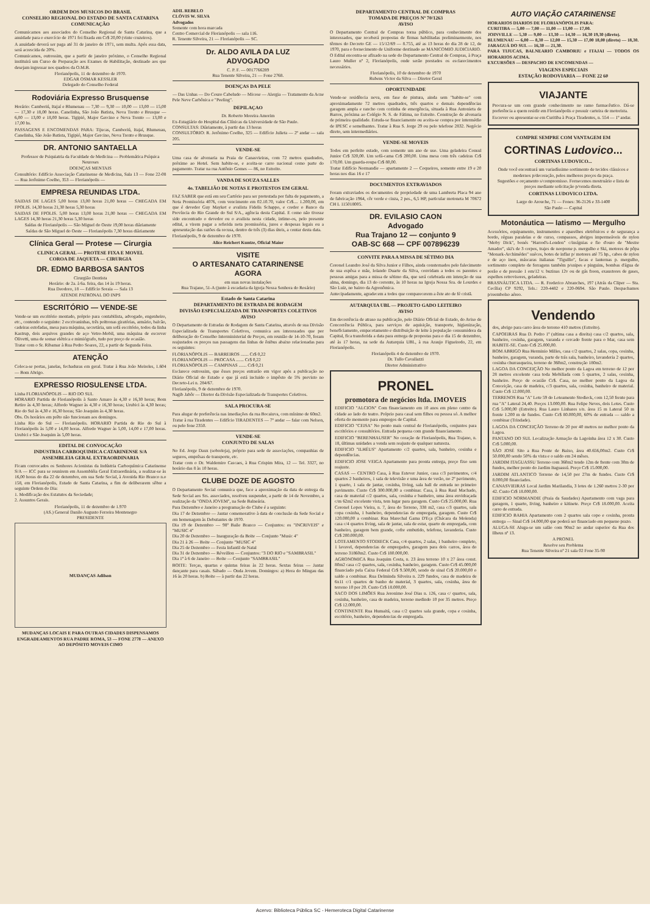ORDEM DOS MUSICOS DO BRASIL
CONSELHO REGIONAL DO ESTADO DE SANTA CATARINA
COMUNICAÇÃO
Comunicamos aos associados do Conselho Regional de Santa Catarina, que a anuidade para o exercício de 1971 foi fixada em Cr$ 20,00 (vinte cruzeiros).
A anuidade deverá ser paga até 31 de janeiro de 1971, sem multa. Após essa data, será acrescida de 20%.
Comunicamos, outrossim, que a partir de janeiro próximo, o Conselho Regional instituirá um Curso de Preparação aos Exames de Habilitação, destinado aos que desejam ingressar nos quadros da O.M.B.
Florianópolis, 11 de dezembro de 1970.
EDGAR OSMAR KESSLER
Delegado do Conselho Federal
Rodoviária Expresso Brusquense
Horário: Camboriú, Itajaí e Blumenau — 7,30 — 9,30 — 10,00 — 13,00 — 15,00 — 17,30 e 18,00 horas. Canelinha, São João Batista, Nova Trento e Brusque — 6,00 — 13,00 e 18,00 horas. Tigipió, Major Gercino e Nova Trento — 13,00 e 17,00 hs.
PASSAGENS E ENCOMENDAS PARA: Tijucas, Camboriú, Itajaí, Blumenau, Canelinha, São João Batista, Tigipió, Major Gercino, Nova Trento e Brusque.
DR. ANTONIO SANTAELLA
Professor de Psiquiatria da Faculdade de Medicina — Problemática Psíquica Neuroses
DOENÇAS MENTAIS
Consultório: Edifício Associação Catarinense de Medicina, Sala 13 — Fone 22-08 — Rua Jerônimo Coelho, 353 — Florianópolis —
EMPRESA REUNIDAS LTDA.
SAIDAS DE LAGES 5,00 horas 13,00 horas 21,00 horas — CHEGADA EM FPOLIS. 14,30 horas 21,30 horas 5,30 horas
SAIDAS DE FPOLIS. 5,00 horas 13,00 horas 21,00 horas — CHEGADA EM LAGES 14,30 horas 21,30 horas 5,30 horas
Saídas de Florianópolis — São Miguel do Oeste 19,00 horas diàriamente
Saídas de São Miguel do Oeste — Florianópolis 7,30 horas diàriamente
Clínica Geral — Protese — Cirurgia
CLINICA GERAL — PROTESE FIXA E MOVEL
COROA DE JAQUETA — CIRURGIA
DR. EDMO BARBOSA SANTOS
Cirurgião Dentista
Horário: de 2a. à 6a. feira, das 14 às 19 horas.
Rua Deodoro, 18 — Edifício Soraia — Sala 13
ATENDE PATRONAL DO INPS
ESCRITÓRIO — VENDE-SE
Vende-se um escritório montado, próprio para contabilista, advogado, engenheiro, etc., contendo o seguinte: 2 escrivaninhas, três poltronas giratórias, armário, balcão, cadeiras estofadas, mesa para máquina, secretária, um sofá escritório, todos da linha Kastrup, dois arquivos grandes de aço Vetro-Mobil, uma máquina de escrever Olivetti, uma de somar elétrica e mimiógrafo, tudo por preço de ocasião.
Tratar com o Sr. Ribamar à Rua Pedro Soares, 22, a partir de Segunda Feira.
ATENÇÃO
Coloca-se portas, janelas, fechaduras em geral. Tratar à Rua João Meireles, 1.604 — Bom Abrigo.
EXPRESSO RIOSULENSE LTDA.
Linha FLORIANÓPOLIS — RIO DO SUL
HORARIO Partida de Florianópolis à Santo Amaro às 4,30 e 16,30 horas; Bom Retiro às 4,30 horas; Alfredo Wagner às 4,30 e 16,30 horas; Urubici às 4,30 horas; Rio do Sul às 4,30 e 16,30 horas; São Joaquim às 4,30 horas.
Obs. Os horários em prêto não funcionam aos domingos.
Linha Rio do Sul — Florianópolis. HORARIO Partida de Rio do Sul à Florianópolis às 5,00 e 14,00 horas. Alfredo Wagner às 5,00, 14,00 e 17,00 horas. Urubici e São Joaquim às 5,00 horas.
EDITAL DE CONVOCAÇÃO
INDUSTRIA CARBOQUIMICA CATARINENSE S/A
ASSEMBLEIA GERAL EXTRAORDINARIA
Ficam convocados os Senhores Acionistas da Indústria Carboquímica Catarinense S/A — ICC para se reunirem em Assembléia Geral Extraordinária, a realizar-se às 16,00 horas do dia 22 de dezembro, em sua Sede Social, à Avenida Rio Branco n.o 158, em Florianópolis, Estado de Santa Catarina, a fim de deliberarem sôbre a seguinte Ordem do Dia:
1. Modificação dos Estatutos da Sociedade;
2. Assuntos Gerais.
Florianópolis, 11 de dezembro de 1.970
(AS.) General Danilo Augusto Ferreira Montenegro
PRESIDENTE
MUDANÇAS Adilson
MUDANÇAS LOCAIS E PARA OUTRAS CIDADES DISPENSAMOS ENGRADEAMENTOS RUA PADRE ROMA, 53 — FONE 2778 — ANEXO AO DEPÓSITO MOVEIS CIMO
ADIL REBELO
CLÓVIS W. SILVA
Advogados
Somente com hora marcada
Centro Comercial de Florianópolis — sala 116.
R. Tenente Silveira, 21 — Florianópolis — SC.
Dr. ALDO AVILA DA LUZ
ADVOGADO
C. P. F. — 0017766289
Rua Tenente Silveira, 21 — Fone 2768.
DOENÇAS DA PELE
— Das Unhas — Do Couro Cabeludo — Micose — Alergia — Tratamento da Acne Pele Neve Carbônica e "Peeling".
DEPILAÇAO
Dr. Roberto Moreira Amorim
Ex-Estagiário do Hospital das Clínicas da Universidade de São Paulo.
CONSULTAS: Diàriamente, à partir das 13 horas
CONSULTÓRIO: R. Jerônimo Coelho, 325 — Edifício Julieta — 2º andar — sala 205.
VENDE-SE
Uma casa de alvenaria na Praia de Canasvieiras, com 72 metros quadrados, próximo ao Hotel. Sem habite-se, e aceita-se carro nacional como parte do pagamento. Tratar na rua Antônio Gomes — 86, no Estreito.
VANDA DE SOUZA SALLES
4o. TABELIÃO DE NOTAS E PROTESTOS EM GERAL
FAZ SABER que está em seu Cartório para ser protestada por falta de pagamento, a Nota Promissória 4076, com vencimento em 02.10.70, valor Cr$.... 1.200,00, em que é devedor Guy Maykot e avalista Fidelis Schappo, e credor o Banco da Província do Rio Grande do Sul S/A., agência desta Capital. E como não tivesse sido encontrado o devedor ou o avalista nesta cidade, intimo-os, pelo presente edital, a virem pagar a referida nota promissória, juros e despesas legais ou a apresentação das razões da recusa, dentro de três (3) dias úteis, a contar desta data.
Florianópolis, 9 de dezembro de 1970.
Alice Reichert Kuntze, Oficial Maior
VISITE
O ARTESANATO CATARINENSE
AGORA
em suas novas instalações
Rua Trajano, 51-A (junto à escadaria da Igreja Nossa Senhora do Rosário)
Estado de Santa Catarina
DEPARTAMENTO DE ESTRADA DE RODAGEM
DIVISÃO ESPECIALIZADA DE TRANSPORTES COLETIVOS
AVISO
O Departamento de Estradas de Rodagem de Santa Catarina, através de sua Divisão Especializada de Transportes Coletivos, comunica aos interessados que por deliberação do Conselho Interministerial de Preços, em reunião de 14-10-70, foram reajustados os preços nas passagens das linhas de ônibus abaixo relacionadas para os seguintes:
FLORIANÓPOLIS — BARREIROS ....... Cr$ 0,22
FLORIANÓPOLIS — PROCASA ....... Cr$ 0,22
FLORIANÓPOLIS — CAMPINAS ....... Cr$ 0,21
Esclarece outrossim, que êsses preços entrarão em vigor após a publicação no Diário Oficial do Estado e que já está incluido o impôsto de 5% previsto no Decreto-Lei n. 284/67.
Florianópolis, 9 de dezembro de 1970.
Nagib Jabôr — Diretor da Divisão Especializada de Transportes Coletivos.
SALA PROCURA-SE
Para alugar de preferência nas imediações da rua Bocaiuva, com mínimo de 60m2.
Tratar à rua Tiradentes — Edifício TIRADENTES — 7º andar — falar com Nelson, ou pelo fone 2350.
VENDE-SE
CONJUNTO DE SALAS
No Ed. Jorge Daux (sobreloja), próprio para sede de associações, companhias de seguros, emprêsas de transporte, etc.
Tratar com o Dr. Waldemiro Cascaes, à Rua Crispim Mira, 12 — Tel. 3327, no horário das 8 às 10 horas.
CLUBE DOZE DE AGOSTO
O Departamento Social comunica que, face a aproximação da data de entrega da Sede Social aos Srs. associados, resolveu suspender, a partir de 14 de Novembro, a realização da "ONDA JOVEM", na Sede Balneária.
Para Dezembro e Janeiro a programação do Clube é a seguinte:
Dia 17 de Dezembro — Jantar comemorativo à data de conclusão da Sede Social e em homenagem às Debutantes de 1970.
Dia 19 de Dezembro — 98º Baile Branco — Conjuntos: os "INCRIVEIS" e "MUSIC 4"
Dia 20 de Dezembro — Inauguração da Boite — Conjunto "Music 4"
Dia 21 à 26 — Boite — Conjunto "MUSIC 4"
Dia 25 de Dezembro — Festa Infantil de Natal
Dia 31 de Dezembro — Réveillon — Conjuntos: "3 DO RIO e "SAMBRASIL"
Dia 1º à 6 de Janeiro — Boite — Conjunto "SAMBRASIL"
BOITE: Terças, quartas e quintas feiras às 22 horas. Sextas feiras — Jantar dançante para casais. Sábado — Onda Jovem. Domingos: a) Hora do Mingau das 16 às 20 horas. b) Boite — à partir das 22 horas.
DEPARTAMENTO CENTRAL DE COMPRAS
TOMADA DE PREÇOS Nº 70/1263
AVISO
O Departamento Central de Compras torna público, para conhecimento dos interessados, que receberá propostas de firmas habilitadas preliminarmente, nos têrmos do Decreto GE — 15/12/69 — 8.755, até as 13 horas do dia 28 de 12, de 1970, para o fornecimento de Uniforme destinado ao MANICOMIO JUDICIARIO.
O Edital encontra-se afixado na sede do Departamento Central de Compras, à Praça Lauro Muller nº 2, Florianópolis, onde serão prestados os esclarecimentos necessários.
Florianópolis, 10 de dezembro de 1970
Rubens Victor da Silva — Diretor Geral
OPORTUNIDADE
Vende-se residência nova, em fase de pintura, ainda sem "habite-se" com aproximadamente 72 metros quadrados, três quartos e demais dependências garagem ampla e rancho com cozinha de emergência, situada à Rua Antonieta de Barros, próxima ao Colégio N. S. de Fátima, no Estreito. Construção de alvenaria de primeira qualidade. Estuda-se financiamento ou aceita-se compra por intermédio de IPESC e semelhantes. Tratar à Rua S. Jorge 29 ou pelo telefone 2832. Negócio direto, sem intermediários.
VENDE-SE MOVEIS
Todos em perfeito estado, com somente um ano de uso. Uma geladeira Consul Junior Cr$ 320,00. Um sofá-cama Cr$ 200,00. Uma mesa com três cadeiras Cr$ 170,00. Um guarda-roupa Cr$ 80,00.
Tratar Edifício Normandie — apartamento 2 — Coqueiros, somente entre 19 e 20 horas nos dias 16 e 17
DOCUMENTOS EXTRAVIADOS
Foram extraviados os documentos de propriedade de uma Lambreta Placa 94 ano de fabricação 1964, côr verde e cinza, 2 pes., 6,5 HP, particular motoneta M 70672 CH L 115018005.
DR. EVILASIO CAON
Advogado
Rua Trajano 12 — conjunto 9
OAB-SC 668 — CPF 007896239
CONVITE PARA A MISSA DE SÉTIMO DIA
Coronel Leandro José da Silva Junior e Filhos, ainda consternados pelo falecimento de sua espôsa e mãe, Iolando Duarte da Silva, convidam a todos os parentes e pessoas amigas para a missa de sétimo dia, que será celebrada em intenção de sua alma, domingo, dia 13 do corrente, às 10 horas na Igreja Nossa Sra. de Lourdes e São Luiz, no bairro da Agronômica.
Antecipadamente, agradecem a todos que comparecerem a êste ato de fé cristã.
AUTARQUIA UBL — PROJETO GADO LEITEIRO
AVISO
Em decorrência de atraso na publicação, pelo Diário Oficial do Estado, do Aviso de Concorrência Pública, para serviços de aquisição, transporte, higienização, beneficiamento, empacotamento e distribuição de leite à população consumidora da Capital, fica transferida a data para entrega de propostas para o dia 15 de dezembro, até às 17 horas, na sede da Autarquia UBL, à rua Araujo Figueiredo, 22, em Florianópolis.
Florianópolis 4 de dezembro de 1970.
Dr. Tullo Cavallazzi
Diretor Administrativo
PRONEL
promotora de negócios ltda. IMOVEIS
EDIFICIO "ALCION" Com financiamento em 10 anos em pleno centro da cidade ao lado do teatro. Próprio para casal sem filhos ou pessoa só. A melhor oferta do momento para empregos de Capital.
EDIFICIO "CEISA" No ponto mais central de Florianópolis, conjuntos para escritórios e consultórios. Entrada pequena com grande financiamento.
EDIFICIO "BERENHAUSER" No coração de Florianópolis, Rua Trajano, n. 18, últimas unidades a venda sem reajuste de qualquer natureza.
EDIFICIO "ILHÉUS" Apartamento c/2 quartos, sala, banheiro, cosinha e dependências.
EDIFICIO JOSE VEIGA Apartamento para pronta entrega, preço fixo sem reajuste.
CASAS — CENTRO Casa, à Rua Estever Junior, casa c/3 pavimentos, c/4 quartos 2 banheiros, 1 sala de televisão e uma área de verão, no 2º pavimento, 1 quarto, 1 sala de jantar, cosinha, living, sala hall de entrada no primeiro pavimento. Custo Cr$ 300.000,00 a combinar. Casa, à Rua Raul Machado, casa de material c/2 quartos, sala, cosinha e banheiro, uma área envidraçada c/m 62m2 excelente vista, tem lugar para garagem. Custo Cr$ 25.000,00. Rua Coronel Lopes Vieira, n. 7, área do Terreno, 338 m2, casa c/3 quartos, sala copa cosinha, 1 banheiro, dependencias de empregada, garagem. Custo Cr$ 120.000,00 a combinar. Rua Marechal Gama D'Eça (Chácara da Molenda) casa c/4 quartos living, sala de jantar, sala de estar, quarto de empregada, com banheiro, garagem bem grande, cofre embutido, telefone, lavanderia. Custo Cr$ 200.000,00.
LOTEAMENTO STODIECK Casa, c/4 quartos, 2 salas, 1 banheiro completo, 1 lavavel, dependencias de empregados, garagem para dois carros, área do terreno 31860m2. Custo Cr$ 180.000,00.
AGRONOMICA Rua Joaquim Costa, n. 23 área terreno 10 x 27 área const. 80m2 casa c/2 quartos, sala, cosinha, banheiro, garagem. Custo Cr$ 45.000,00 financiado pela Caixa Federal Cr$ 9.500,00, sendo de sinal Cr$ 20.000,00 o saldo a combinar. Rua Delminda Silveira n. 229 fundos, casa de madeira de 6x11 c/1 quartos de banho de material, 3 quartos, sala, cosinha, área do terreno 10 por 20. Custo Cr$ 18.000,00.
SACO DOS LIMÕES Rua Jeronimo José Dias n. 126, casa c/ quartos, sala, cosinha, banheiro, casa de madeira, terreno medindo 10 por 35 metros. Preço Cr$ 12.000,00.
CONTINENTE Rua Humaitá, casa c/2 quartos sala grande, copa e cosinha, escritório, banheiro, dependencias de empregada.
AUTO VIAÇÃO CATARINENSE
HORARIOS DIARIOS DE FLORIANÓPOLIS PARA:
CURITIBA — 5,00 — 7,00 — 11,00 — 13,00 — 17,00.
JOINVILLE — 5,30 — 9,00 — 13,30 — 14,30 — 16,30 19,30 (direto).
BLUMENAU — 6,00 — 8,30 — 12,00 — 15,30 — 17,00 18,00 (direto) — 18,30.
JARAGUÁ DO SUL — 16,30 — 21,30.
PARA TIJUCAS, BALNEARIO CAMBORIU e ITAJAI — TODOS OS HORARIOS ACIMA.
EXCURSÕES — DESPACHO DE ENCOMENDAS —
VIAGENS ESPECIAIS
ESTAÇÃO RODOVIARIA — FONE 22 60
VIAJANTE
Procura-se um com grande conhecimento no ramo farmacêutico. Dá-se preferência a quem residir em Florianópolis e possuir carteira de motorista.
Escrever ou apresentar-se em Curitiba à Praça Tiradentes, n. 554 — 1º andar.
COMPRE SEMPRE COM VANTAGEM EM
CORTINAS Ludovico...
CORTINAS LUDOVICO...
Onde você encontrará um variadíssimo sortimento de tecidos clássicos e modernos p/decoração, pelos melhores preços da praça.
Sugestões e orçamento s/compromisso. Fornecemos mostruário e lista de preços mediante solicitação p/venda direta.
CORTINAS LUDOVICO LTDA.
Largo do Arouche, 71 — Fones: 36-2126 e 33-1400
São Paulo — Capital
Motonáutica — Iatismo — Mergulho
Acessórios, equipamento, instrumentos e aparelhos eletrônicos e de segurança a bordo, réguas paralelas e de curso, compassos, abrigos impermeáveis de nylon "Moby Dick", bonés "Harrod's-London" c/insígnias e fio d'ouro de "Mestre Amador", ski's de 3 corpos, trajes de neoprene p. mergulho e Ski, motores de pôpa "Monark-Archimédes" suécos, botes de inflar p/ motores até 75 hp., cabos de nylon e de aço inox, máscaras italianas "Tigullio", facas e lanternas p. mergulho, sortimento completo de ferragens também p/snipes e pinguins, bombas d'água de porão e de pressão 1 om/12 v. buzinas 12v ou de gás freon, exaustores de gases, espelhos retrovisores, geladeiras.
BRASNÁUTICA LTDA. — R. Frederico Abranches, 197 (Atrás da Cliper — Sta. Cecília) CP 9292, Tels.: 220-4482 e 220-0694. São Paulo. Despachamos p/reembolso aéreo.
Vendendo
dos, abrigo para carro área do terreno 410 metros (Estreito).
CAPOEIRAS Rua D. Pedro 1º (ultima casa a direita) casa c/2 quartos, sala, banheiro, cosinha, garagem, varanda e cercado frente para o Mar, casa sem HABITE-SE. Custo Cr$ 25.000,00.
BOM ABRIGO Rua Herminio Milles, casa c/2 quartos, 2 salas, copa, cosinha, banheiro, garagem, varanda, parte de trás sala, banheiro, lavanderia 2 quartos, cosinha churrasqueira, terreno de 360m2, construção 180m2.
LAGOA DA CONCEIÇÃO No melhor ponto da Lagoa em terreno de 12 por 28 metros excelente casa toda Mobiliada com 5 quartos, 2 salas, cosinha, banheiro. Preço de ocasião Cr$. Casa, no melhor ponto da Lagoa da Conceição, casa de madeira, c/3 quartos, sala, cosinha, banheiro de material. Custo Cr$ 12.000,00.
TERRENOS Rua "A" Lote 59 do Loteamento Stodieck, com 12,50 frente para rua "A" Lateral 24,40. Preços 13.000,00. Rua Felipe Neves, dois Lotes. Custo Cr$ 5.000,00 (Estreito). Rua Lauro Linhares s/n. área 15 m Lateral 50 m frente 1.200 m de fundos. Custo Cr$ 80.000,00, 60% de entrada — saldo a combinar (Trindade).
LAGOA DA CONCEIÇÃO Terreno de 20 por 40 metros no melhor ponto da Lagoa.
PANTANO DO SUL Localização Armação da Lagoinha área 12 x 30. Custo Cr$ 5.000,00.
SÃO JOSÉ Sito a Rua Ponte de Baixo, área 40.656,00m2. Custo Cr$ 50.000,00 sendo 50% da vista e o saldo em 24 mêses.
JARDIM ITAGUASSU Terreno com 360m2 tendo 12m de frente com 30m de fundos, melhor ponto do Jardim Itaguassú. Preço Cr$ 15.000,00.
JARDIM ATLANTICO Terreno de 14,50 por 27m de fundos. Custo Cr$ 8.000,00 financiados.
CANASVIEIRAS Local Jardim Marilandia, 3 lotes de 1.260 metros 2-30 por 42. Custo Cr$ 18.000,00.
EDIFICIO NORMANDIE (Praia da Saudades) Apartamento com vaga para garagem, 1 quarto, living, banheiro e kitinete. Preço Cr$ 18.000,00. Aceita carro de entrada.
EDIFICIO BAHIA Apartamento com 2 quartos sala copo e cosinha, pronta entrega — Sinal Cr$ 14.000,00 que poderá ser financiado em pequeno prazo.
ALUGA-SE Aluga-se um salão com 90m2 no andar superior da Rua dos Ilheus nº 13.
A PRONEL
Resolve seu Problema
Rua Tenente Silveira nº 21 sala 02 Fone 35-90
Acervo: Biblioteca Pública SC - Hemeroteca Digital Catarinense